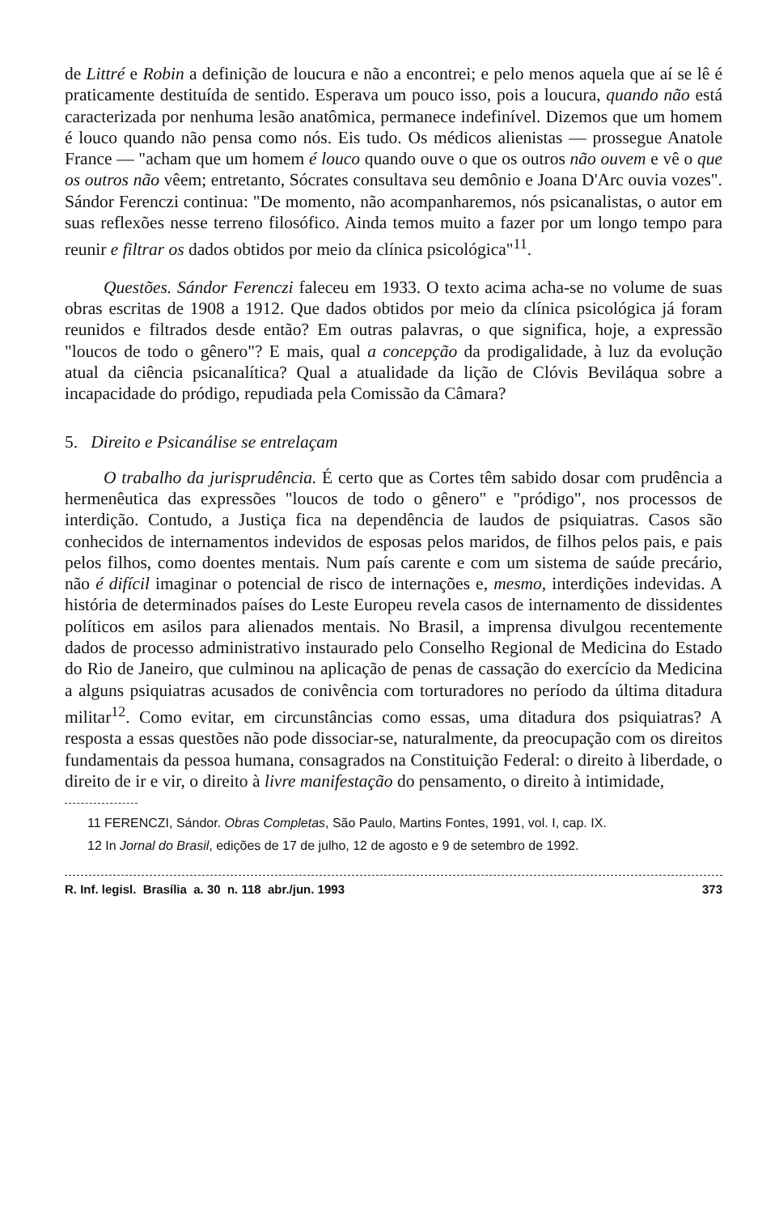de Littré e Robin a definição de loucura e não a encontrei; e pelo menos aquela que aí se lê é praticamente destituída de sentido. Esperava um pouco isso, pois a loucura, quando não está caracterizada por nenhuma lesão anatômica, permanece indefinível. Dizemos que um homem é louco quando não pensa como nós. Eis tudo. Os médicos alienistas — prossegue Anatole France — "acham que um homem é louco quando ouve o que os outros não ouvem e vê o que os outros não vêem; entretanto, Sócrates consultava seu demônio e Joana D'Arc ouvia vozes". Sándor Ferenczi continua: "De momento, não acompanharemos, nós psicanalistas, o autor em suas reflexões nesse terreno filosófico. Ainda temos muito a fazer por um longo tempo para reunir e filtrar os dados obtidos por meio da clínica psicológica"<sup>11</sup>.
Questões. Sándor Ferenczi faleceu em 1933. O texto acima acha-se no volume de suas obras escritas de 1908 a 1912. Que dados obtidos por meio da clínica psicológica já foram reunidos e filtrados desde então? Em outras palavras, o que significa, hoje, a expressão "loucos de todo o gênero"? E mais, qual a concepção da prodigalidade, à luz da evolução atual da ciência psicanalítica? Qual a atualidade da lição de Clóvis Beviláqua sobre a incapacidade do pródigo, repudiada pela Comissão da Câmara?
5. Direito e Psicanálise se entrelaçam
O trabalho da jurisprudência. É certo que as Cortes têm sabido dosar com prudência a hermenêutica das expressões "loucos de todo o gênero" e "pródigo", nos processos de interdição. Contudo, a Justiça fica na dependência de laudos de psiquiatras. Casos são conhecidos de internamentos indevidos de esposas pelos maridos, de filhos pelos pais, e pais pelos filhos, como doentes mentais. Num país carente e com um sistema de saúde precário, não é difícil imaginar o potencial de risco de internações e, mesmo, interdições indevidas. A história de determinados países do Leste Europeu revela casos de internamento de dissidentes políticos em asilos para alienados mentais. No Brasil, a imprensa divulgou recentemente dados de processo administrativo instaurado pelo Conselho Regional de Medicina do Estado do Rio de Janeiro, que culminou na aplicação de penas de cassação do exercício da Medicina a alguns psiquiatras acusados de conivência com torturadores no período da última ditadura militar<sup>12</sup>. Como evitar, em circunstâncias como essas, uma ditadura dos psiquiatras? A resposta a essas questões não pode dissociar-se, naturalmente, da preocupação com os direitos fundamentais da pessoa humana, consagrados na Constituição Federal: o direito à liberdade, o direito de ir e vir, o direito à livre manifestação do pensamento, o direito à intimidade,
11 FERENCZI, Sándor. Obras Completas, São Paulo, Martins Fontes, 1991, vol. I, cap. IX.
12 In Jornal do Brasil, edições de 17 de julho, 12 de agosto e 9 de setembro de 1992.
R. Inf. legisl. Brasília a. 30 n. 118 abr./jun. 1993 373